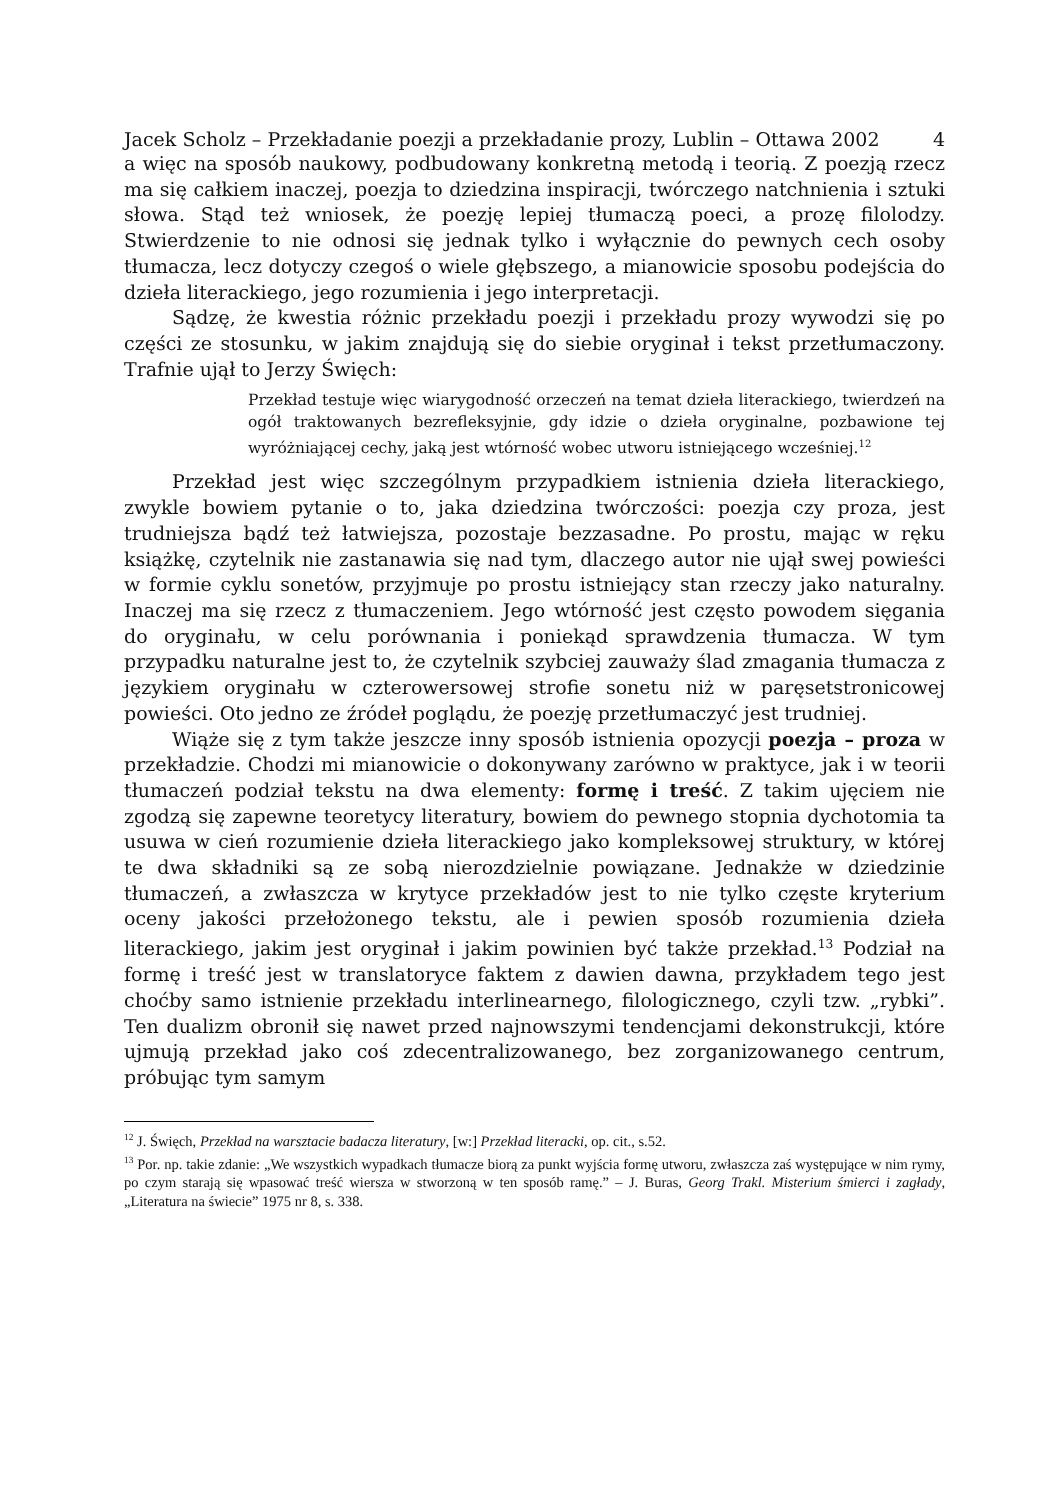Jacek Scholz – Przekładanie poezji a przekładanie prozy, Lublin – Ottawa 2002 4
a więc na sposób naukowy, podbudowany konkretną metodą i teorią. Z poezją rzecz ma się całkiem inaczej, poezja to dziedzina inspiracji, twórczego natchnienia i sztuki słowa. Stąd też wniosek, że poezję lepiej tłumaczą poeci, a prozę filolodzy. Stwierdzenie to nie odnosi się jednak tylko i wyłącznie do pewnych cech osoby tłumacza, lecz dotyczy czegoś o wiele głębszego, a mianowicie sposobu podejścia do dzieła literackiego, jego rozumienia i jego interpretacji.
Sądzę, że kwestia różnic przekładu poezji i przekładu prozy wywodzi się po części ze stosunku, w jakim znajdują się do siebie oryginał i tekst przetłumaczony. Trafnie ujął to Jerzy Święch:
Przekład testuje więc wiarygodność orzeczeń na temat dzieła literackiego, twierdzeń na ogół traktowanych bezrefleksyjnie, gdy idzie o dzieła oryginalne, pozbawione tej wyróżniającej cechy, jaką jest wtórność wobec utworu istniejącego wcześniej.<sup>12</sup>
Przekład jest więc szczególnym przypadkiem istnienia dzieła literackiego, zwykle bowiem pytanie o to, jaka dziedzina twórczości: poezja czy proza, jest trudniejsza bądź też łatwiejsza, pozostaje bezzasadne. Po prostu, mając w ręku książkę, czytelnik nie zastanawia się nad tym, dlaczego autor nie ujął swej powieści w formie cyklu sonetów, przyjmuje po prostu istniejący stan rzeczy jako naturalny. Inaczej ma się rzecz z tłumaczeniem. Jego wtórność jest często powodem sięgania do oryginału, w celu porównania i poniekąd sprawdzenia tłumacza. W tym przypadku naturalne jest to, że czytelnik szybciej zauważy ślad zmagania tłumacza z językiem oryginału w czterowersowej strofie sonetu niż w paręsetstronicowej powieści. Oto jedno ze źródeł poglądu, że poezję przetłumaczyć jest trudniej.
Wiąże się z tym także jeszcze inny sposób istnienia opozycji poezja – proza w przekładzie. Chodzi mi mianowicie o dokonywany zarówno w praktyce, jak i w teorii tłumaczeń podział tekstu na dwa elementy: formę i treść. Z takim ujęciem nie zgodzą się zapewne teoretycy literatury, bowiem do pewnego stopnia dychotomia ta usuwa w cień rozumienie dzieła literackiego jako kompleksowej struktury, w której te dwa składniki są ze sobą nierozdzielnie powiązane. Jednakże w dziedzinie tłumaczeń, a zwłaszcza w krytyce przekładów jest to nie tylko częste kryterium oceny jakości przełożonego tekstu, ale i pewien sposób rozumienia dzieła literackiego, jakim jest oryginał i jakim powinien być także przekład.<sup>13</sup> Podział na formę i treść jest w translatoryce faktem z dawien dawna, przykładem tego jest choćby samo istnienie przekładu interlinearnego, filologicznego, czyli tzw. „rybki”. Ten dualizm obronił się nawet przed najnowszymi tendencjami dekonstrukcji, które ujmują przekład jako coś zdecentralizowanego, bez zorganizowanego centrum, próbując tym samym
<sup>12</sup> J. Święch, Przekład na warsztacie badacza literatury, [w:] Przekład literacki, op. cit., s.52.
<sup>13</sup> Por. np. takie zdanie: „We wszystkich wypadkach tłumacze biorą za punkt wyjścia formę utworu, zwłaszcza zaś występujące w nim rymy, po czym starają się wpasować treść wiersza w stworzoną w ten sposób ramę.” – J. Buras, Georg Trakl. Misterium śmierci i zagłady, „Literatura na świecie” 1975 nr 8, s. 338.